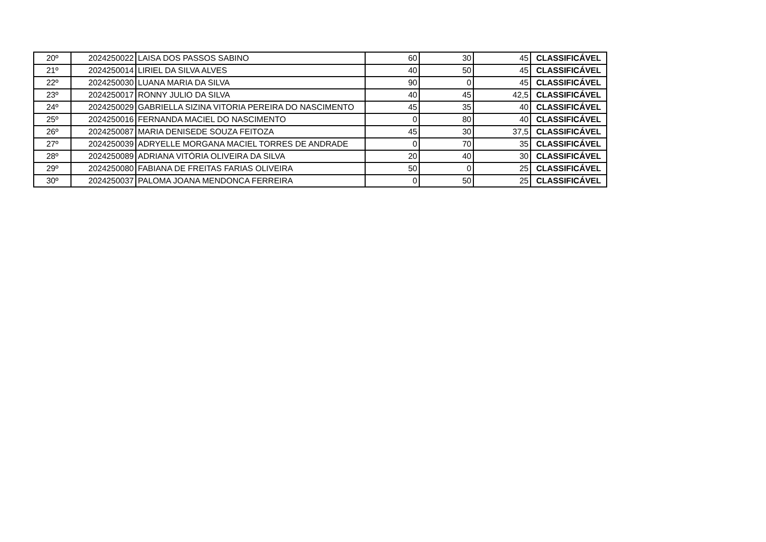| 20º | 2024250022 | LAISA DOS PASSOS SABINO | 60 | 30 | 45 | CLASSIFICÁVEL |
| 21º | 2024250014 | LIRIEL DA SILVA ALVES | 40 | 50 | 45 | CLASSIFICÁVEL |
| 22º | 2024250030 | LUANA MARIA DA SILVA | 90 | 0 | 45 | CLASSIFICÁVEL |
| 23º | 2024250017 | RONNY JULIO DA SILVA | 40 | 45 | 42,5 | CLASSIFICÁVEL |
| 24º | 2024250029 | GABRIELLA SIZINA VITORIA PEREIRA DO NASCIMENTO | 45 | 35 | 40 | CLASSIFICÁVEL |
| 25º | 2024250016 | FERNANDA MACIEL DO NASCIMENTO | 0 | 80 | 40 | CLASSIFICÁVEL |
| 26º | 2024250087 | MARIA DENISEDE SOUZA FEITOZA | 45 | 30 | 37,5 | CLASSIFICÁVEL |
| 27º | 2024250039 | ADRYELLE MORGANA MACIEL TORRES DE ANDRADE | 0 | 70 | 35 | CLASSIFICÁVEL |
| 28º | 2024250089 | ADRIANA VITÓRIA OLIVEIRA DA SILVA | 20 | 40 | 30 | CLASSIFICÁVEL |
| 29º | 2024250080 | FABIANA DE FREITAS FARIAS OLIVEIRA | 50 | 0 | 25 | CLASSIFICÁVEL |
| 30º | 2024250037 | PALOMA JOANA MENDONCA FERREIRA | 0 | 50 | 25 | CLASSIFICÁVEL |